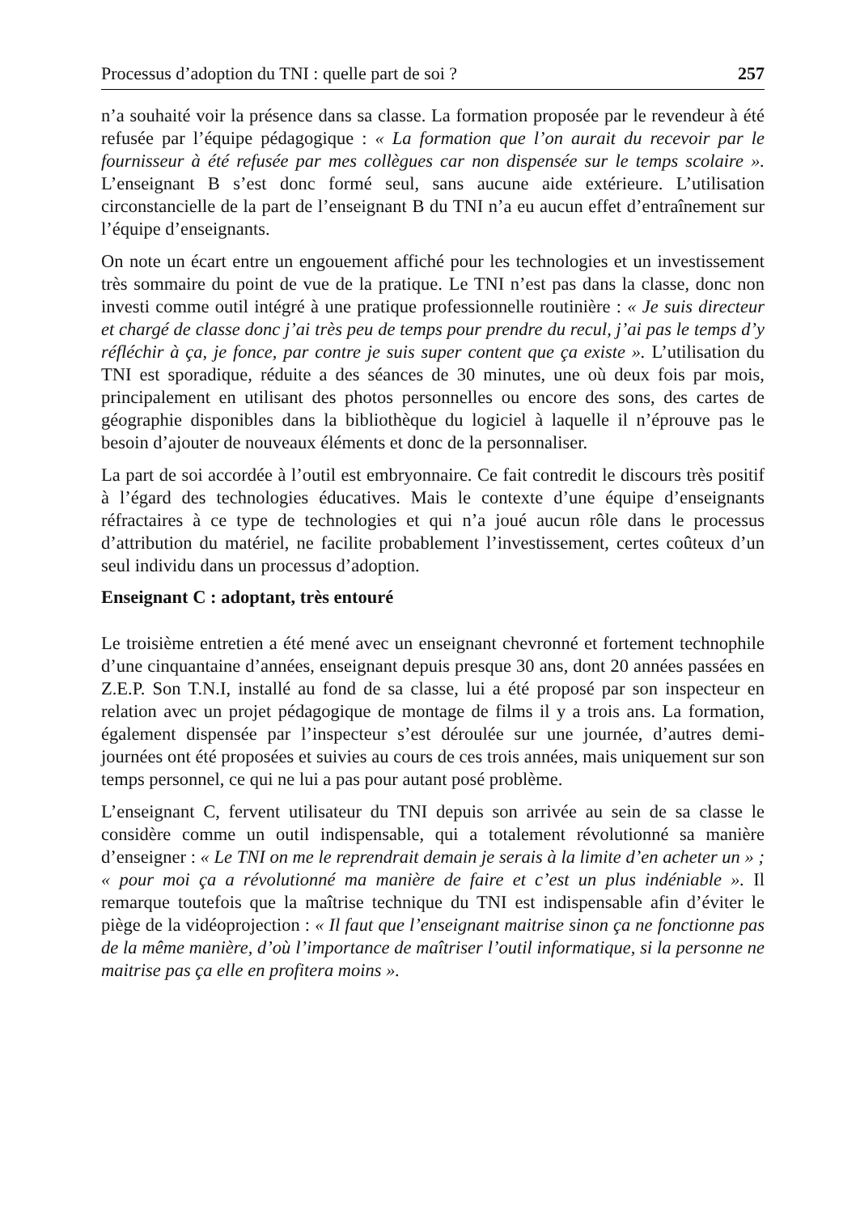Processus d’adoption du TNI : quelle part de soi ? 257
n’a souhaité voir la présence dans sa classe. La formation proposée par le revendeur à été refusée par l’équipe pédagogique : « La formation que l’on aurait du recevoir par le fournisseur à été refusée par mes collègues car non dispensée sur le temps scolaire ». L’enseignant B s’est donc formé seul, sans aucune aide extérieure. L’utilisation circonstancielle de la part de l’enseignant B du TNI n’a eu aucun effet d’entraînement sur l’équipe d’enseignants.
On note un écart entre un engouement affiché pour les technologies et un investissement très sommaire du point de vue de la pratique. Le TNI n’est pas dans la classe, donc non investi comme outil intégré à une pratique professionnelle routinière : « Je suis directeur et chargé de classe donc j’ai très peu de temps pour prendre du recul, j’ai pas le temps d’y réfléchir à ça, je fonce, par contre je suis super content que ça existe ». L’utilisation du TNI est sporadique, réduite a des séances de 30 minutes, une où deux fois par mois, principalement en utilisant des photos personnelles ou encore des sons, des cartes de géographie disponibles dans la bibliothèque du logiciel à laquelle il n’éprouve pas le besoin d’ajouter de nouveaux éléments et donc de la personnaliser.
La part de soi accordée à l’outil est embryonnaire. Ce fait contredit le discours très positif à l’égard des technologies éducatives. Mais le contexte d’une équipe d’enseignants réfractaires à ce type de technologies et qui n’a joué aucun rôle dans le processus d’attribution du matériel, ne facilite probablement l’investissement, certes coûteux d’un seul individu dans un processus d’adoption.
Enseignant C : adoptant, très entouré
Le troisième entretien a été mené avec un enseignant chevronné et fortement technophile d’une cinquantaine d’années, enseignant depuis presque 30 ans, dont 20 années passées en Z.E.P. Son T.N.I, installé au fond de sa classe, lui a été proposé par son inspecteur en relation avec un projet pédagogique de montage de films il y a trois ans. La formation, également dispensée par l’inspecteur s’est déroulée sur une journée, d’autres demi-journées ont été proposées et suivies au cours de ces trois années, mais uniquement sur son temps personnel, ce qui ne lui a pas pour autant posé problème.
L’enseignant C, fervent utilisateur du TNI depuis son arrivée au sein de sa classe le considère comme un outil indispensable, qui a totalement révolutionné sa manière d’enseigner : « Le TNI on me le reprendrait demain je serais à la limite d’en acheter un » ; « pour moi ça a révolutionné ma manière de faire et c’est un plus indéniable ». Il remarque toutefois que la maîtrise technique du TNI est indispensable afin d’éviter le piège de la vidéoprojection : « Il faut que l’enseignant maitrise sinon ça ne fonctionne pas de la même manière, d’où l’importance de maîtriser l’outil informatique, si la personne ne maitrise pas ça elle en profitera moins ».